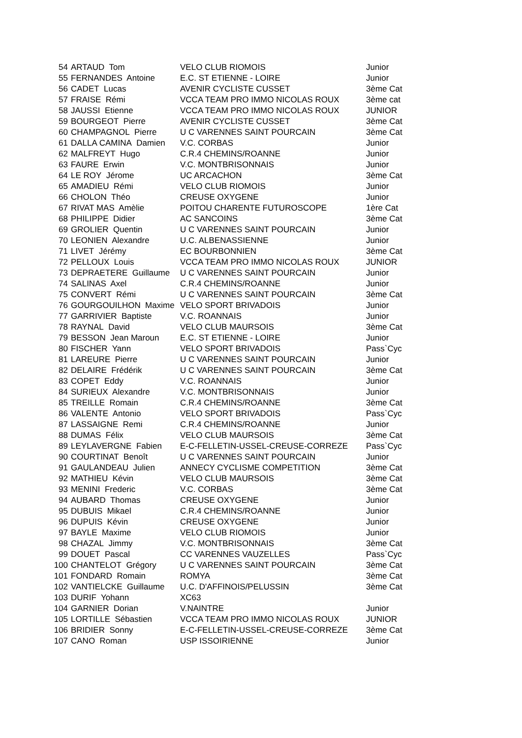| 54 | ARTAUD Tom | VELO CLUB RIOMOIS | Junior |
| 55 | FERNANDES Antoine | E.C. ST ETIENNE - LOIRE | Junior |
| 56 | CADET Lucas | AVENIR CYCLISTE CUSSET | 3ème Cat |
| 57 | FRAISE Rémi | VCCA TEAM PRO IMMO NICOLAS ROUX | 3ème cat |
| 58 | JAUSSI Etienne | VCCA TEAM PRO IMMO NICOLAS ROUX | JUNIOR |
| 59 | BOURGEOT Pierre | AVENIR CYCLISTE CUSSET | 3ème Cat |
| 60 | CHAMPAGNOL Pierre | U C VARENNES SAINT POURCAIN | 3ème Cat |
| 61 | DALLA CAMINA Damien | V.C. CORBAS | Junior |
| 62 | MALFREYT Hugo | C.R.4 CHEMINS/ROANNE | Junior |
| 63 | FAURE Erwin | V.C. MONTBRISONNAIS | Junior |
| 64 | LE ROY Jérome | UC ARCACHON | 3ème Cat |
| 65 | AMADIEU Rémi | VELO CLUB RIOMOIS | Junior |
| 66 | CHOLON Théo | CREUSE OXYGENE | Junior |
| 67 | RIVAT MAS Amèlie | POITOU CHARENTE FUTUROSCOPE | 1ère Cat |
| 68 | PHILIPPE Didier | AC SANCOINS | 3ème Cat |
| 69 | GROLIER Quentin | U C VARENNES SAINT POURCAIN | Junior |
| 70 | LEONIEN Alexandre | U.C. ALBENASSIENNE | Junior |
| 71 | LIVET Jérémy | EC BOURBONNIEN | 3ème Cat |
| 72 | PELLOUX Louis | VCCA TEAM PRO IMMO NICOLAS ROUX | JUNIOR |
| 73 | DEPRAETERE Guillaume | U C VARENNES SAINT POURCAIN | Junior |
| 74 | SALINAS Axel | C.R.4 CHEMINS/ROANNE | Junior |
| 75 | CONVERT Rémi | U C VARENNES SAINT POURCAIN | 3ème Cat |
| 76 | GOURGOUILHON Maxime | VELO SPORT BRIVADOIS | Junior |
| 77 | GARRIVIER Baptiste | V.C. ROANNAIS | Junior |
| 78 | RAYNAL David | VELO CLUB MAURSOIS | 3ème Cat |
| 79 | BESSON Jean Maroun | E.C. ST ETIENNE - LOIRE | Junior |
| 80 | FISCHER Yann | VELO SPORT BRIVADOIS | Pass`Cyc |
| 81 | LAREURE Pierre | U C VARENNES SAINT POURCAIN | Junior |
| 82 | DELAIRE Frédérik | U C VARENNES SAINT POURCAIN | 3ème Cat |
| 83 | COPET Eddy | V.C. ROANNAIS | Junior |
| 84 | SURIEUX Alexandre | V.C. MONTBRISONNAIS | Junior |
| 85 | TREILLE Romain | C.R.4 CHEMINS/ROANNE | 3ème Cat |
| 86 | VALENTE Antonio | VELO SPORT BRIVADOIS | Pass`Cyc |
| 87 | LASSAIGNE Remi | C.R.4 CHEMINS/ROANNE | Junior |
| 88 | DUMAS Félix | VELO CLUB MAURSOIS | 3ème Cat |
| 89 | LEYLAVERGNE Fabien | E-C-FELLETIN-USSEL-CREUSE-CORREZE | Pass`Cyc |
| 90 | COURTINAT Benoît | U C VARENNES SAINT POURCAIN | Junior |
| 91 | GAULANDEAU Julien | ANNECY CYCLISME COMPETITION | 3ème Cat |
| 92 | MATHIEU Kévin | VELO CLUB MAURSOIS | 3ème Cat |
| 93 | MENINI Frederic | V.C. CORBAS | 3ème Cat |
| 94 | AUBARD Thomas | CREUSE OXYGENE | Junior |
| 95 | DUBUIS Mikael | C.R.4 CHEMINS/ROANNE | Junior |
| 96 | DUPUIS Kévin | CREUSE OXYGENE | Junior |
| 97 | BAYLE Maxime | VELO CLUB RIOMOIS | Junior |
| 98 | CHAZAL Jimmy | V.C. MONTBRISONNAIS | 3ème Cat |
| 99 | DOUET Pascal | CC VARENNES VAUZELLES | Pass`Cyc |
| 100 | CHANTELOT Grégory | U C VARENNES SAINT POURCAIN | 3ème Cat |
| 101 | FONDARD Romain | ROMYA | 3ème Cat |
| 102 | VANTIELCKE Guillaume | U.C. D'AFFINOIS/PELUSSIN | 3ème Cat |
| 103 | DURIF Yohann | XC63 | |
| 104 | GARNIER Dorian | V.NAINTRE | Junior |
| 105 | LORTILLE Sébastien | VCCA TEAM PRO IMMO NICOLAS ROUX | JUNIOR |
| 106 | BRIDIER Sonny | E-C-FELLETIN-USSEL-CREUSE-CORREZE | 3ème Cat |
| 107 | CANO Roman | USP ISSOIRIENNE | Junior |